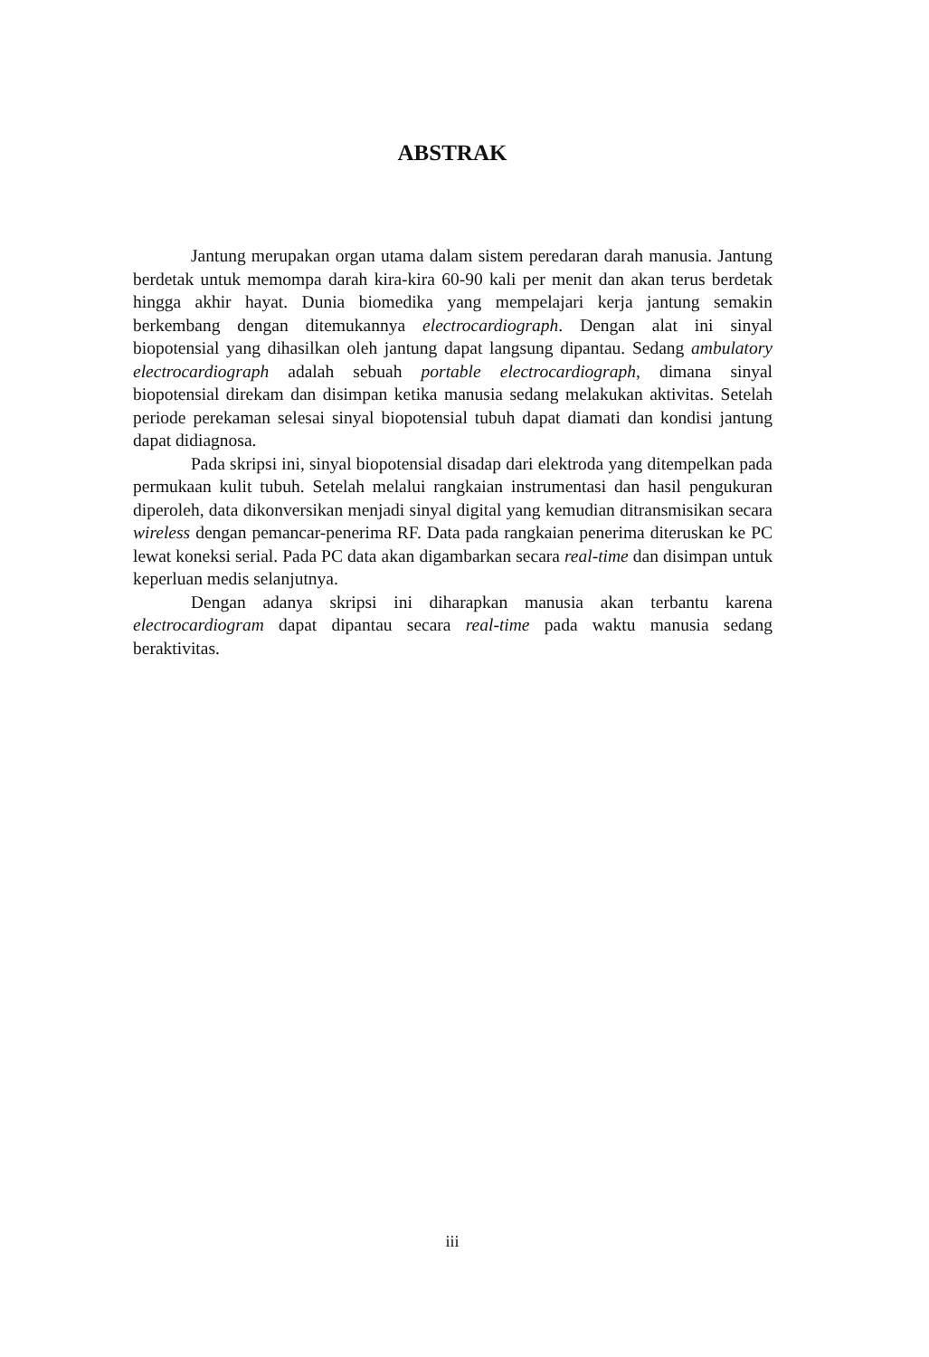ABSTRAK
Jantung merupakan organ utama dalam sistem peredaran darah manusia. Jantung berdetak untuk memompa darah kira-kira 60-90 kali per menit dan akan terus berdetak hingga akhir hayat. Dunia biomedika yang mempelajari kerja jantung semakin berkembang dengan ditemukannya electrocardiograph. Dengan alat ini sinyal biopotensial yang dihasilkan oleh jantung dapat langsung dipantau. Sedang ambulatory electrocardiograph adalah sebuah portable electrocardiograph, dimana sinyal biopotensial direkam dan disimpan ketika manusia sedang melakukan aktivitas. Setelah periode perekaman selesai sinyal biopotensial tubuh dapat diamati dan kondisi jantung dapat didiagnosa.
Pada skripsi ini, sinyal biopotensial disadap dari elektroda yang ditempelkan pada permukaan kulit tubuh. Setelah melalui rangkaian instrumentasi dan hasil pengukuran diperoleh, data dikonversikan menjadi sinyal digital yang kemudian ditransmisikan secara wireless dengan pemancar-penerima RF. Data pada rangkaian penerima diteruskan ke PC lewat koneksi serial. Pada PC data akan digambarkan secara real-time dan disimpan untuk keperluan medis selanjutnya.
Dengan adanya skripsi ini diharapkan manusia akan terbantu karena electrocardiogram dapat dipantau secara real-time pada waktu manusia sedang beraktivitas.
iii